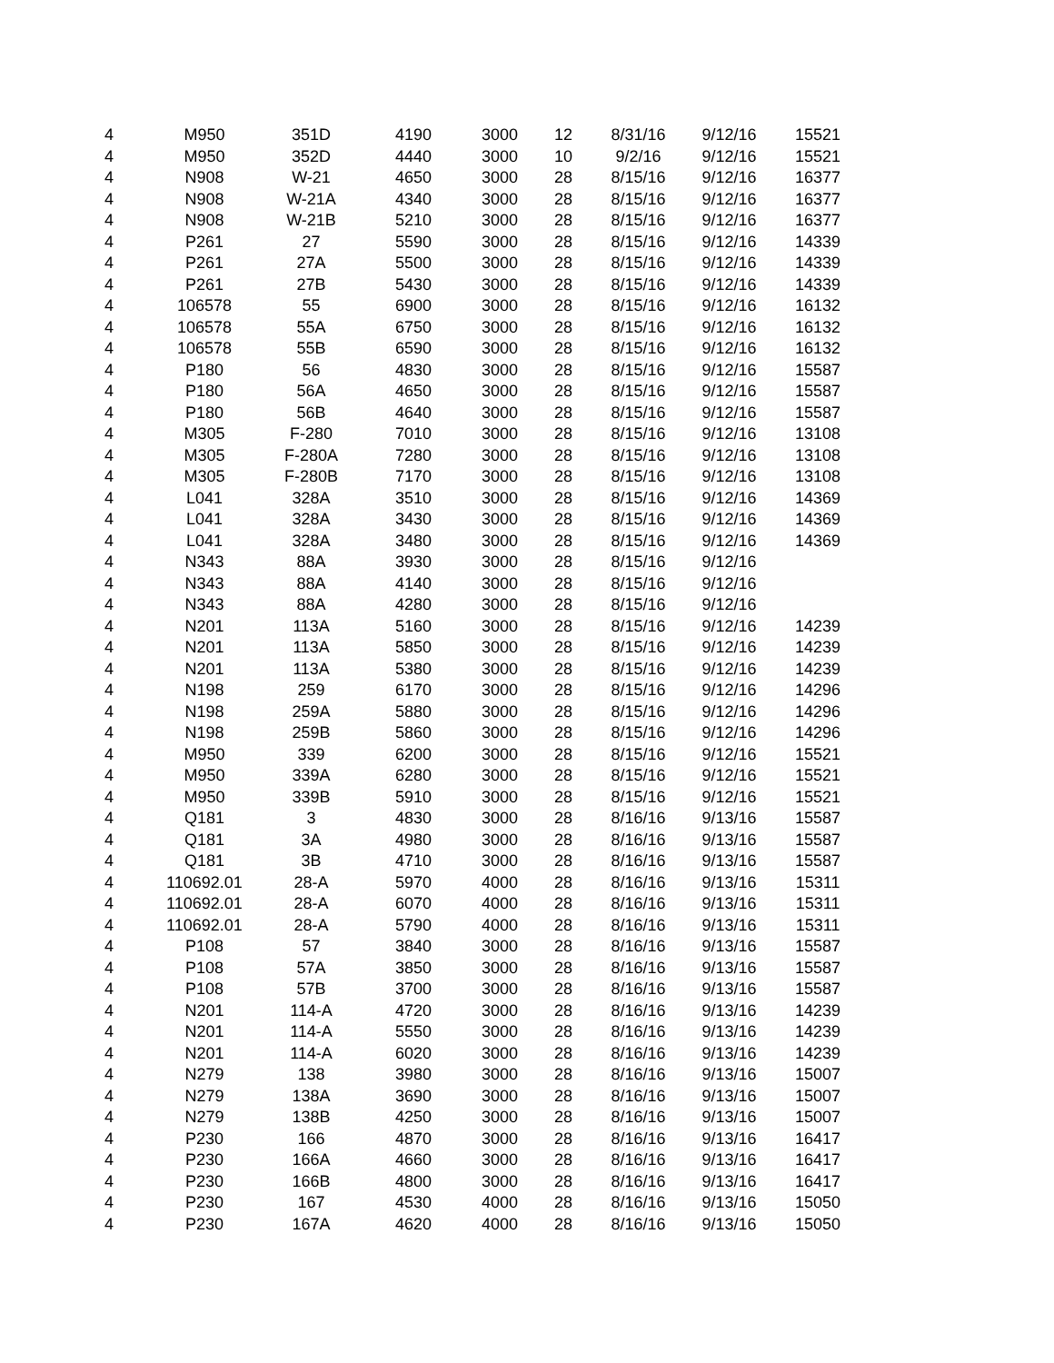| 4 | M950 | 351D | 4190 | 3000 | 12 | 8/31/16 | 9/12/16 | 15521 |
| 4 | M950 | 352D | 4440 | 3000 | 10 | 9/2/16 | 9/12/16 | 15521 |
| 4 | N908 | W-21 | 4650 | 3000 | 28 | 8/15/16 | 9/12/16 | 16377 |
| 4 | N908 | W-21A | 4340 | 3000 | 28 | 8/15/16 | 9/12/16 | 16377 |
| 4 | N908 | W-21B | 5210 | 3000 | 28 | 8/15/16 | 9/12/16 | 16377 |
| 4 | P261 | 27 | 5590 | 3000 | 28 | 8/15/16 | 9/12/16 | 14339 |
| 4 | P261 | 27A | 5500 | 3000 | 28 | 8/15/16 | 9/12/16 | 14339 |
| 4 | P261 | 27B | 5430 | 3000 | 28 | 8/15/16 | 9/12/16 | 14339 |
| 4 | 106578 | 55 | 6900 | 3000 | 28 | 8/15/16 | 9/12/16 | 16132 |
| 4 | 106578 | 55A | 6750 | 3000 | 28 | 8/15/16 | 9/12/16 | 16132 |
| 4 | 106578 | 55B | 6590 | 3000 | 28 | 8/15/16 | 9/12/16 | 16132 |
| 4 | P180 | 56 | 4830 | 3000 | 28 | 8/15/16 | 9/12/16 | 15587 |
| 4 | P180 | 56A | 4650 | 3000 | 28 | 8/15/16 | 9/12/16 | 15587 |
| 4 | P180 | 56B | 4640 | 3000 | 28 | 8/15/16 | 9/12/16 | 15587 |
| 4 | M305 | F-280 | 7010 | 3000 | 28 | 8/15/16 | 9/12/16 | 13108 |
| 4 | M305 | F-280A | 7280 | 3000 | 28 | 8/15/16 | 9/12/16 | 13108 |
| 4 | M305 | F-280B | 7170 | 3000 | 28 | 8/15/16 | 9/12/16 | 13108 |
| 4 | L041 | 328A | 3510 | 3000 | 28 | 8/15/16 | 9/12/16 | 14369 |
| 4 | L041 | 328A | 3430 | 3000 | 28 | 8/15/16 | 9/12/16 | 14369 |
| 4 | L041 | 328A | 3480 | 3000 | 28 | 8/15/16 | 9/12/16 | 14369 |
| 4 | N343 | 88A | 3930 | 3000 | 28 | 8/15/16 | 9/12/16 | |
| 4 | N343 | 88A | 4140 | 3000 | 28 | 8/15/16 | 9/12/16 | |
| 4 | N343 | 88A | 4280 | 3000 | 28 | 8/15/16 | 9/12/16 | |
| 4 | N201 | 113A | 5160 | 3000 | 28 | 8/15/16 | 9/12/16 | 14239 |
| 4 | N201 | 113A | 5850 | 3000 | 28 | 8/15/16 | 9/12/16 | 14239 |
| 4 | N201 | 113A | 5380 | 3000 | 28 | 8/15/16 | 9/12/16 | 14239 |
| 4 | N198 | 259 | 6170 | 3000 | 28 | 8/15/16 | 9/12/16 | 14296 |
| 4 | N198 | 259A | 5880 | 3000 | 28 | 8/15/16 | 9/12/16 | 14296 |
| 4 | N198 | 259B | 5860 | 3000 | 28 | 8/15/16 | 9/12/16 | 14296 |
| 4 | M950 | 339 | 6200 | 3000 | 28 | 8/15/16 | 9/12/16 | 15521 |
| 4 | M950 | 339A | 6280 | 3000 | 28 | 8/15/16 | 9/12/16 | 15521 |
| 4 | M950 | 339B | 5910 | 3000 | 28 | 8/15/16 | 9/12/16 | 15521 |
| 4 | Q181 | 3 | 4830 | 3000 | 28 | 8/16/16 | 9/13/16 | 15587 |
| 4 | Q181 | 3A | 4980 | 3000 | 28 | 8/16/16 | 9/13/16 | 15587 |
| 4 | Q181 | 3B | 4710 | 3000 | 28 | 8/16/16 | 9/13/16 | 15587 |
| 4 | 110692.01 | 28-A | 5970 | 4000 | 28 | 8/16/16 | 9/13/16 | 15311 |
| 4 | 110692.01 | 28-A | 6070 | 4000 | 28 | 8/16/16 | 9/13/16 | 15311 |
| 4 | 110692.01 | 28-A | 5790 | 4000 | 28 | 8/16/16 | 9/13/16 | 15311 |
| 4 | P108 | 57 | 3840 | 3000 | 28 | 8/16/16 | 9/13/16 | 15587 |
| 4 | P108 | 57A | 3850 | 3000 | 28 | 8/16/16 | 9/13/16 | 15587 |
| 4 | P108 | 57B | 3700 | 3000 | 28 | 8/16/16 | 9/13/16 | 15587 |
| 4 | N201 | 114-A | 4720 | 3000 | 28 | 8/16/16 | 9/13/16 | 14239 |
| 4 | N201 | 114-A | 5550 | 3000 | 28 | 8/16/16 | 9/13/16 | 14239 |
| 4 | N201 | 114-A | 6020 | 3000 | 28 | 8/16/16 | 9/13/16 | 14239 |
| 4 | N279 | 138 | 3980 | 3000 | 28 | 8/16/16 | 9/13/16 | 15007 |
| 4 | N279 | 138A | 3690 | 3000 | 28 | 8/16/16 | 9/13/16 | 15007 |
| 4 | N279 | 138B | 4250 | 3000 | 28 | 8/16/16 | 9/13/16 | 15007 |
| 4 | P230 | 166 | 4870 | 3000 | 28 | 8/16/16 | 9/13/16 | 16417 |
| 4 | P230 | 166A | 4660 | 3000 | 28 | 8/16/16 | 9/13/16 | 16417 |
| 4 | P230 | 166B | 4800 | 3000 | 28 | 8/16/16 | 9/13/16 | 16417 |
| 4 | P230 | 167 | 4530 | 4000 | 28 | 8/16/16 | 9/13/16 | 15050 |
| 4 | P230 | 167A | 4620 | 4000 | 28 | 8/16/16 | 9/13/16 | 15050 |